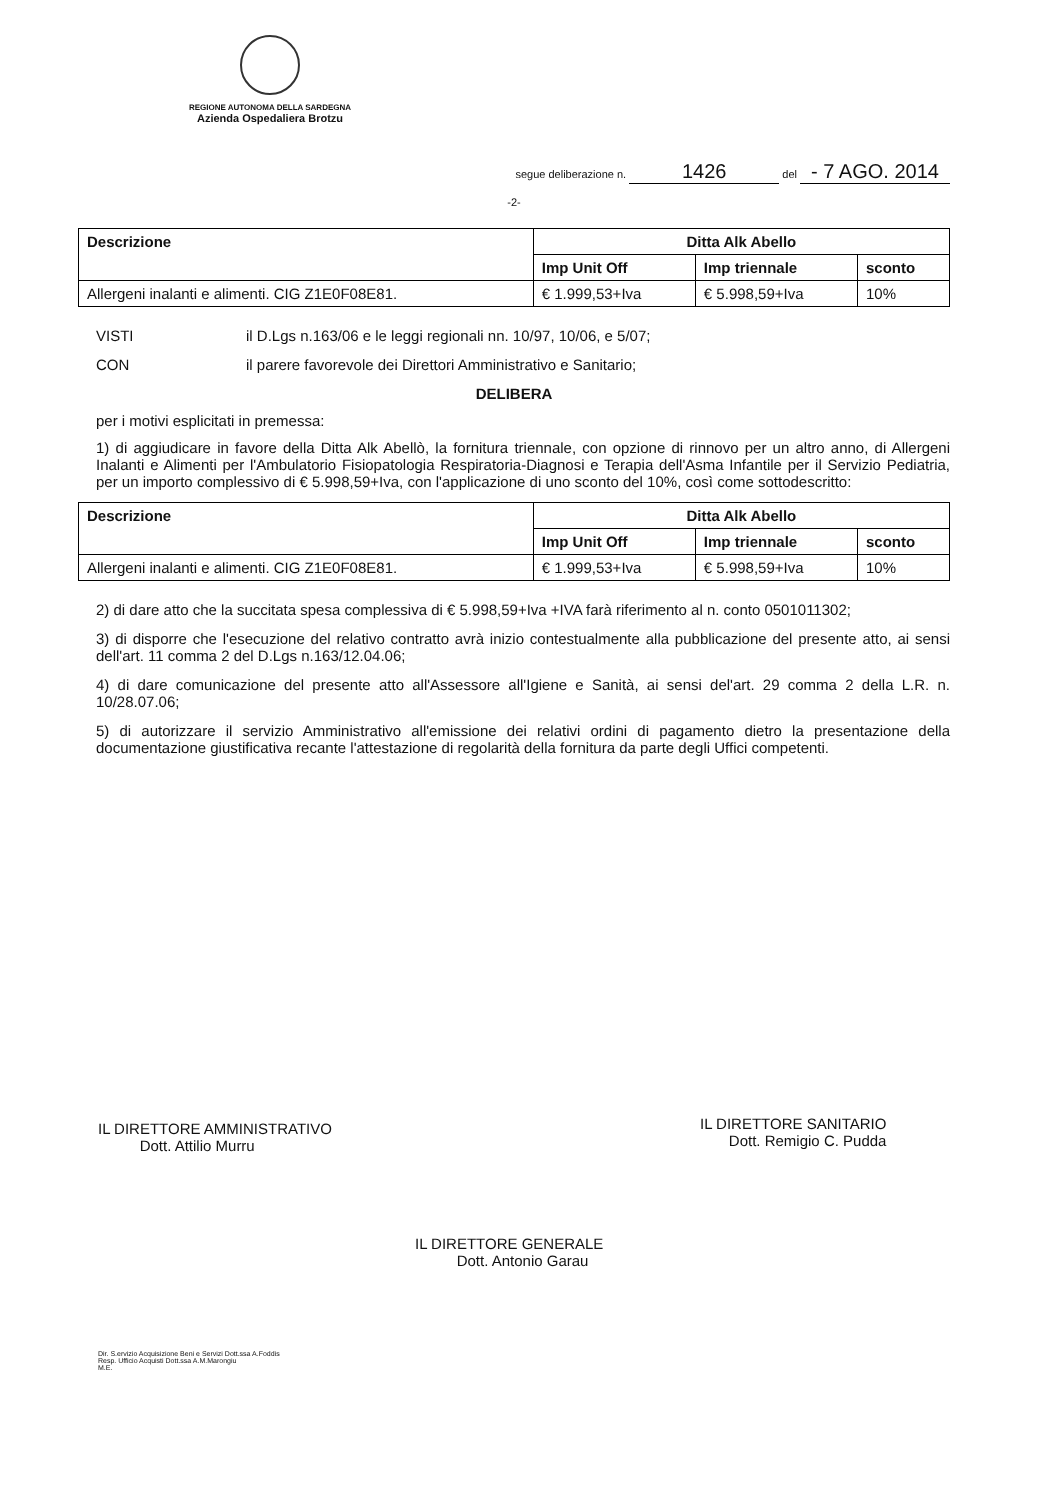REGIONE AUTONOMA DELLA SARDEGNA
Azienda Ospedaliera Brotzu
segue deliberazione n. 1426 del - 7 AGO. 2014
-2-
| Descrizione | Ditta Alk Abello | | |
| --- | --- | --- | --- |
| | Imp Unit Off | Imp triennale | sconto |
| Allergeni inalanti e alimenti. CIG Z1E0F08E81. | € 1.999,53+Iva | € 5.998,59+Iva | 10% |
VISTI il D.Lgs n.163/06 e le leggi regionali nn. 10/97, 10/06, e 5/07;
CON il parere favorevole dei Direttori Amministrativo e Sanitario;
DELIBERA
per i motivi esplicitati in premessa:
1) di aggiudicare in favore della Ditta Alk Abellò, la fornitura triennale, con opzione di rinnovo per un altro anno, di Allergeni Inalanti e Alimenti per l'Ambulatorio Fisiopatologia Respiratoria-Diagnosi e Terapia dell'Asma Infantile per il Servizio Pediatria, per un importo complessivo di € 5.998,59+Iva, con l'applicazione di uno sconto del 10%, così come sottodescritto:
| Descrizione | Ditta Alk Abello | | |
| --- | --- | --- | --- |
| | Imp Unit Off | Imp triennale | sconto |
| Allergeni inalanti e alimenti. CIG Z1E0F08E81. | € 1.999,53+Iva | € 5.998,59+Iva | 10% |
2) di dare atto che la succitata spesa complessiva di € 5.998,59+Iva +IVA farà riferimento al n. conto 0501011302;
3) di disporre che l'esecuzione del relativo contratto avrà inizio contestualmente alla pubblicazione del presente atto, ai sensi dell'art. 11 comma 2 del D.Lgs n.163/12.04.06;
4) di dare comunicazione del presente atto all'Assessore all'Igiene e Sanità, ai sensi del'art. 29 comma 2 della L.R. n. 10/28.07.06;
5) di autorizzare il servizio Amministrativo all'emissione dei relativi ordini di pagamento dietro la presentazione della documentazione giustificativa recante l'attestazione di regolarità della fornitura da parte degli Uffici competenti.
IL DIRETTORE AMMINISTRATIVO
Dott. Attilio Murru
IL DIRETTORE SANITARIO
Dott. Remigio C. Pudda
IL DIRETTORE GENERALE
Dott. Antonio Garau
Dir. S.ervizio Acquisizione Beni e Servizi Dott.ssa A.Foddis
Resp. Ufficio Acquisti Dott.ssa A.M.Marongiu
M.E.